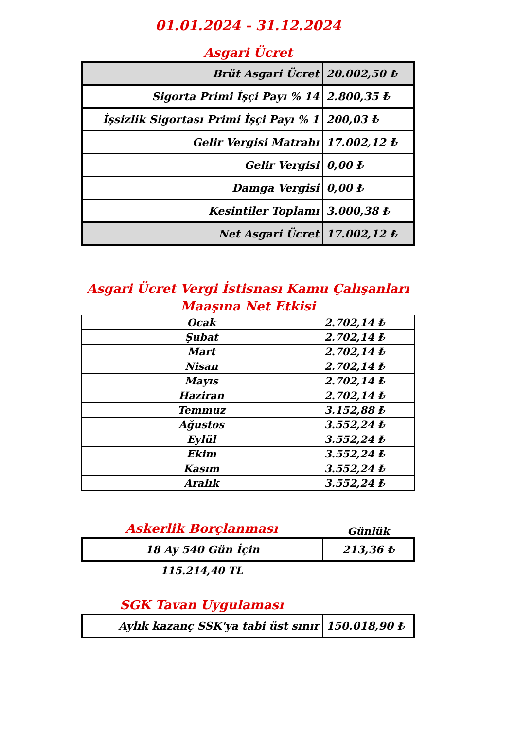01.01.2024 - 31.12.2024
Asgari Ücret
| Brüt Asgari Ücret | 20.002,50 ₺ |
| Sigorta Primi İşçi Payı % 14 | 2.800,35 ₺ |
| İşsizlik Sigortası Primi İşçi Payı % 1 | 200,03 ₺ |
| Gelir Vergisi Matrahı | 17.002,12 ₺ |
| Gelir Vergisi | 0,00 ₺ |
| Damga Vergisi | 0,00 ₺ |
| Kesintiler Toplamı | 3.000,38 ₺ |
| Net Asgari Ücret | 17.002,12 ₺ |
Asgari Ücret Vergi İstisnası Kamu Çalışanları Maaşına Net Etkisi
| Ocak | 2.702,14 ₺ |
| Şubat | 2.702,14 ₺ |
| Mart | 2.702,14 ₺ |
| Nisan | 2.702,14 ₺ |
| Mayıs | 2.702,14 ₺ |
| Haziran | 2.702,14 ₺ |
| Temmuz | 3.152,88 ₺ |
| Ağustos | 3.552,24 ₺ |
| Eylül | 3.552,24 ₺ |
| Ekim | 3.552,24 ₺ |
| Kasım | 3.552,24 ₺ |
| Aralık | 3.552,24 ₺ |
Askerlik Borçlanması
Günlük
| 18 Ay 540 Gün İçin | 213,36 ₺ |
115.214,40 TL
SGK Tavan Uygulaması
| Aylık kazanç SSK'ya tabi üst sınır | 150.018,90 ₺ |